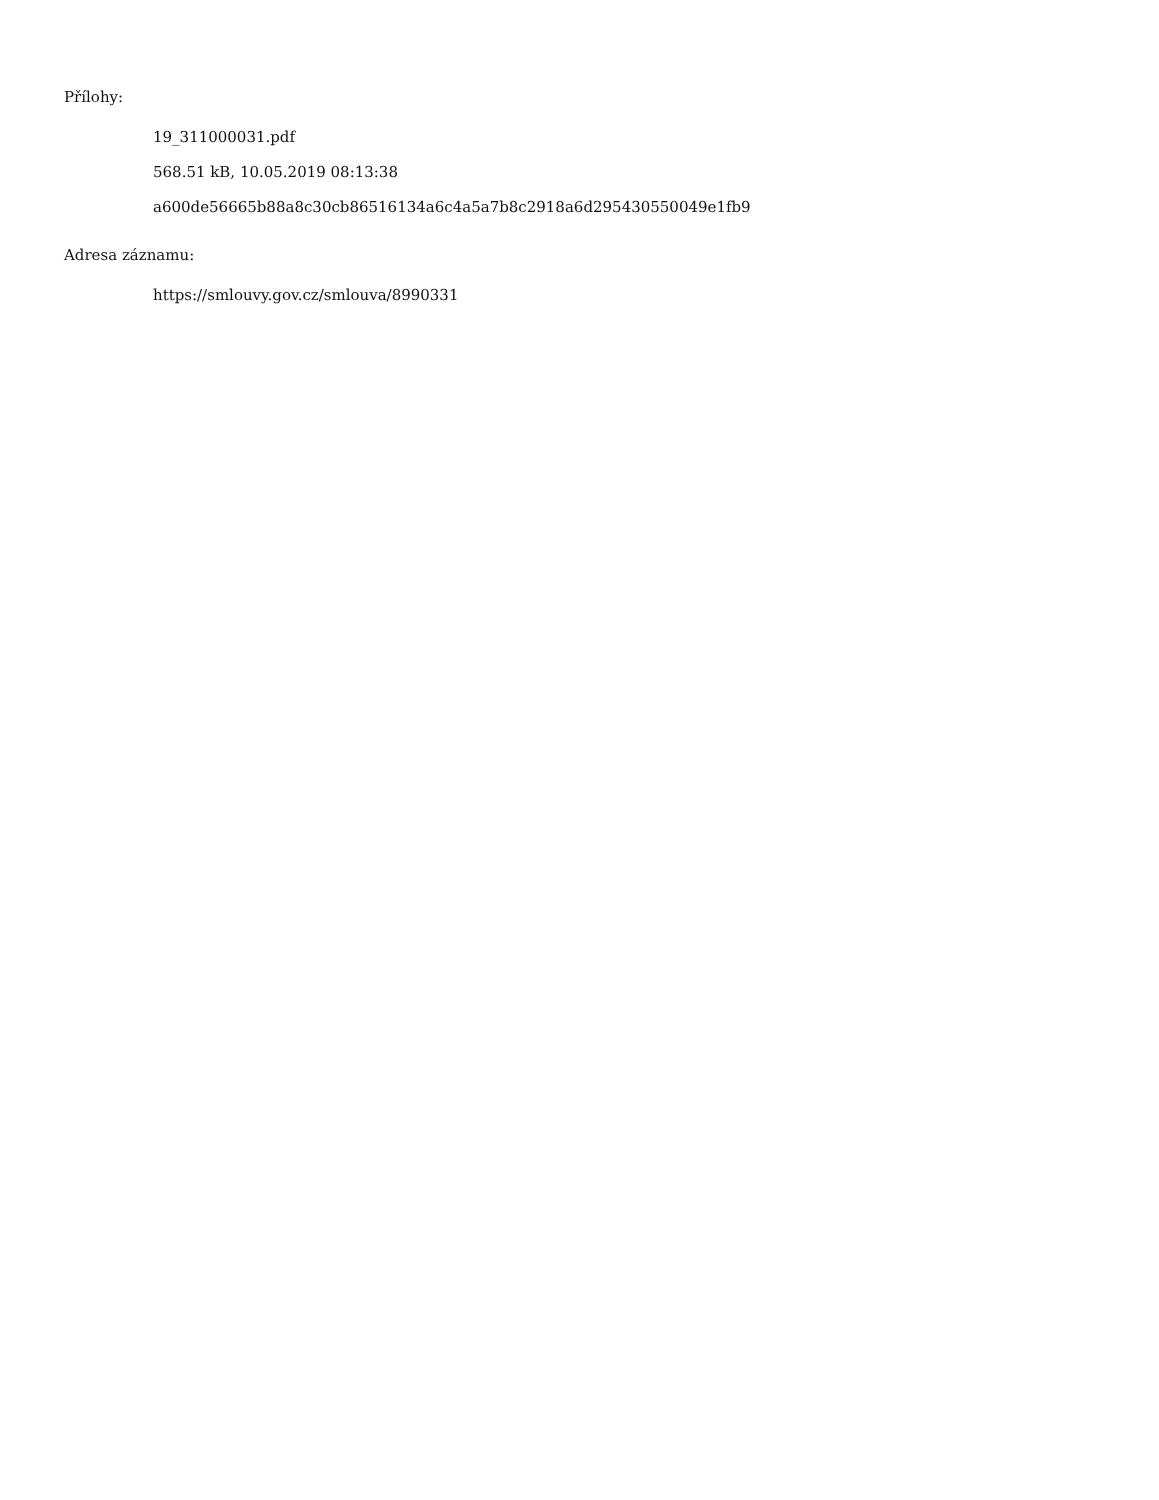Přílohy:
19_311000031.pdf
568.51 kB, 10.05.2019 08:13:38
a600de56665b88a8c30cb86516134a6c4a5a7b8c2918a6d295430550049e1fb9
Adresa záznamu:
https://smlouvy.gov.cz/smlouva/8990331